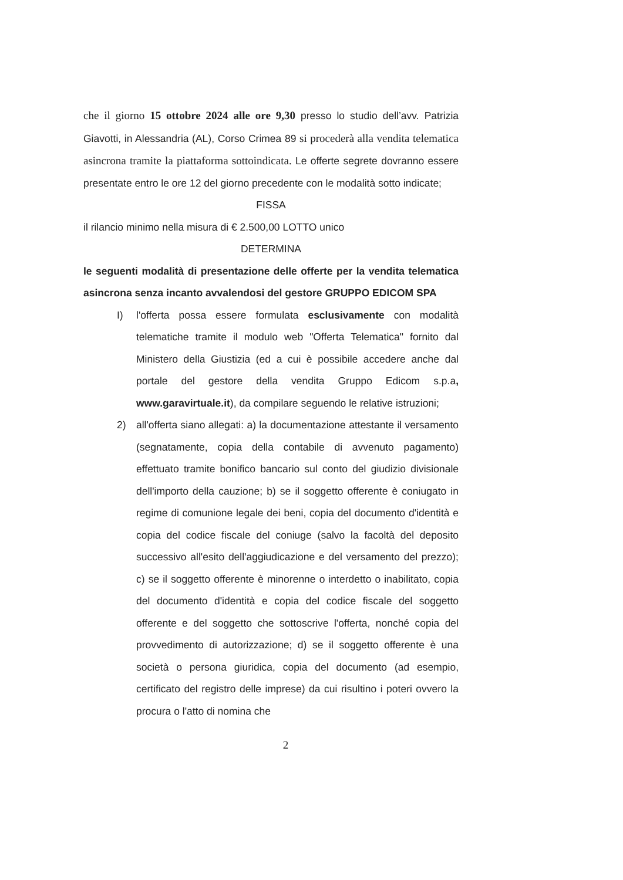che il giorno 15 ottobre 2024 alle ore 9,30 presso lo studio dell’avv. Patrizia Giavotti, in Alessandria (AL), Corso Crimea 89 si procederà alla vendita telematica asincrona tramite la piattaforma sottoindicata. Le offerte segrete dovranno essere presentate entro le ore 12 del giorno precedente con le modalità sotto indicate;
FISSA
il rilancio minimo nella misura di € 2.500,00 LOTTO unico
DETERMINA
le seguenti modalità di presentazione delle offerte per la vendita telematica asincrona senza incanto avvalendosi del gestore GRUPPO EDICOM SPA
I) l'offerta possa essere formulata esclusivamente con modalità telematiche tramite il modulo web "Offerta Telematica" fornito dal Ministero della Giustizia (ed a cui è possibile accedere anche dal portale del gestore della vendita Gruppo Edicom s.p.a, www.garavirtuale.it), da compilare seguendo le relative istruzioni;
2) all'offerta siano allegati: a) la documentazione attestante il versamento (segnatamente, copia della contabile di avvenuto pagamento) effettuato tramite bonifico bancario sul conto del giudizio divisionale dell'importo della cauzione; b) se il soggetto offerente è coniugato in regime di comunione legale dei beni, copia del documento d'identità e copia del codice fiscale del coniuge (salvo la facoltà del deposito successivo all'esito dell'aggiudicazione e del versamento del prezzo); c) se il soggetto offerente è minorenne o interdetto o inabilitato, copia del documento d'identità e copia del codice fiscale del soggetto offerente e del soggetto che sottoscrive l'offerta, nonché copia del provvedimento di autorizzazione; d) se il soggetto offerente è una società o persona giuridica, copia del documento (ad esempio, certificato del registro delle imprese) da cui risultino i poteri ovvero la procura o l'atto di nomina che
2